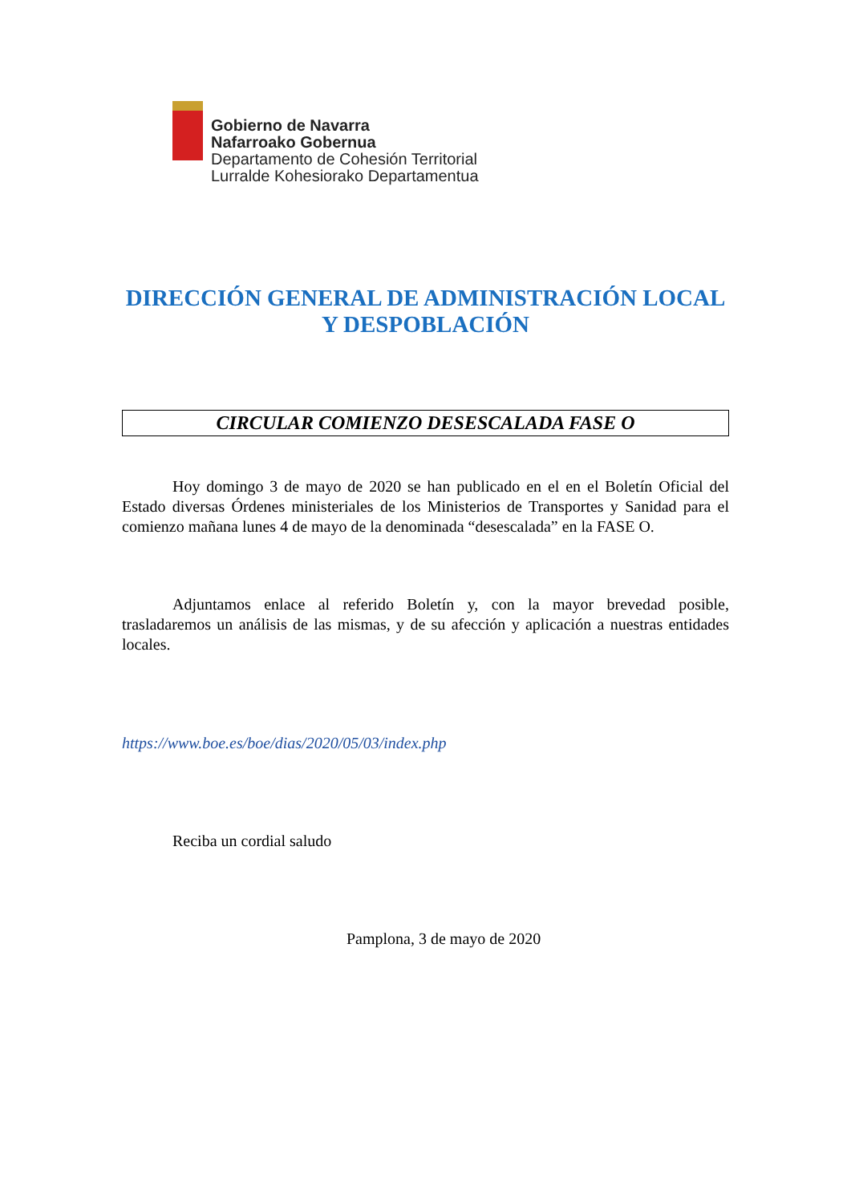Gobierno de Navarra
Nafarroako Gobernua
Departamento de Cohesión Territorial
Lurralde Kohesiorako Departamentua
DIRECCIÓN GENERAL DE ADMINISTRACIÓN LOCAL
Y DESPOBLACIÓN
CIRCULAR COMIENZO DESESCALADA FASE O
Hoy domingo 3 de mayo de 2020 se han publicado en el en el Boletín Oficial del Estado diversas Órdenes ministeriales de los Ministerios de Transportes y Sanidad para el comienzo mañana lunes 4 de mayo de la denominada “desescalada” en la FASE O.
Adjuntamos enlace al referido Boletín y, con la mayor brevedad posible, trasladaremos un análisis de las mismas, y de su afección y aplicación a nuestras entidades locales.
https://www.boe.es/boe/dias/2020/05/03/index.php
Reciba un cordial saludo
Pamplona, 3 de mayo de 2020